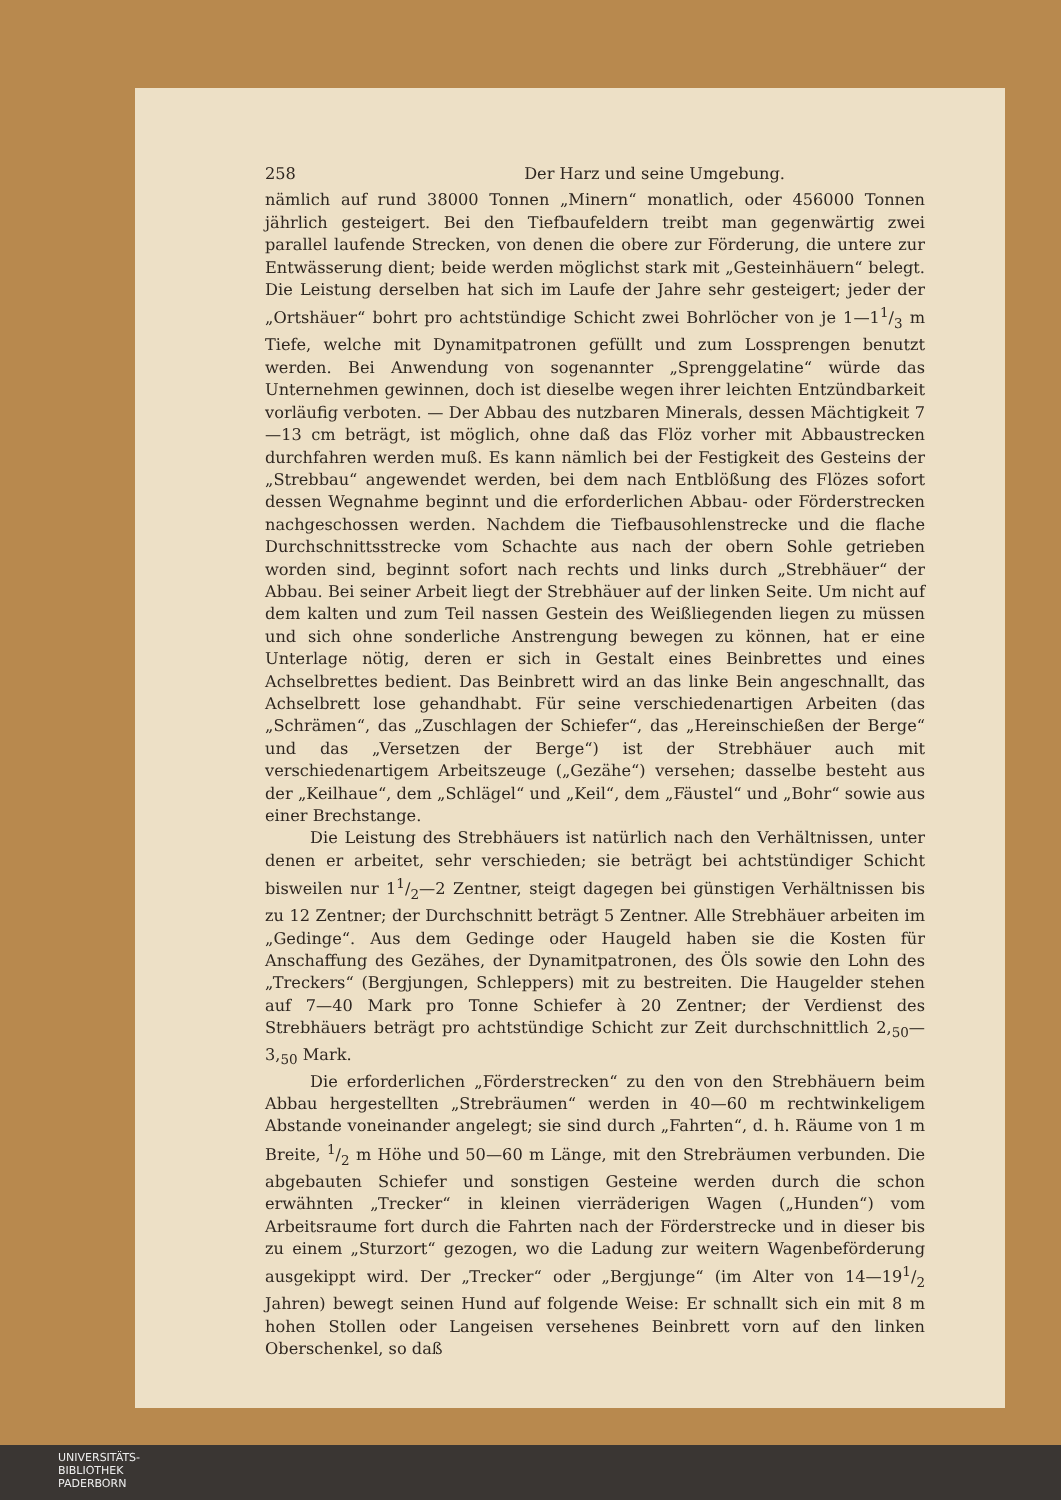258 Der Harz und seine Umgebung.
nämlich auf rund 38000 Tonnen „Minern“ monatlich, oder 456000 Tonnen jährlich gesteigert. Bei den Tiefbaufeldern treibt man gegenwärtig zwei parallel laufende Strecken, von denen die obere zur Förderung, die untere zur Entwässerung dient; beide werden möglichst stark mit „Gesteinhäuern“ belegt. Die Leistung derselben hat sich im Laufe der Jahre sehr gesteigert; jeder der „Ortshäuer“ bohrt pro achtstündige Schicht zwei Bohrlöcher von je 1—11/3 m Tiefe, welche mit Dynamitpatronen gefüllt und zum Lossprengen benutzt werden. Bei Anwendung von sogenannter „Sprenggelatine“ würde das Unternehmen gewinnen, doch ist dieselbe wegen ihrer leichten Entzündbarkeit vorläufig verboten. — Der Abbau des nutzbaren Minerals, dessen Mächtigkeit 7—13 cm beträgt, ist möglich, ohne daß das Flöz vorher mit Abbaustrecken durchfahren werden muß. Es kann nämlich bei der Festigkeit des Gesteins der „Strebbau“ angewendet werden, bei dem nach Entblößung des Flözes sofort dessen Wegnahme beginnt und die erforderlichen Abbau- oder Förderstrecken nachgeschossen werden. Nachdem die Tiefbausohlenstrecke und die flache Durchschnittsstrecke vom Schachte aus nach der obern Sohle getrieben worden sind, beginnt sofort nach rechts und links durch „Strebhäuer“ der Abbau. Bei seiner Arbeit liegt der Strebhäuer auf der linken Seite. Um nicht auf dem kalten und zum Teil nassen Gestein des Weißliegenden liegen zu müssen und sich ohne sonderliche Anstrengung bewegen zu können, hat er eine Unterlage nötig, deren er sich in Gestalt eines Beinbrettes und eines Achselbrettes bedient. Das Beinbrett wird an das linke Bein angeschnallt, das Achselbrett lose gehandhabt. Für seine verschiedenartigen Arbeiten (das „Schrämen“, das „Zuschlagen der Schiefer“, das „Hereinschießen der Berge“ und das „Versetzen der Berge“) ist der Strebhäuer auch mit verschiedenartigem Arbeitszeuge („Gezähe“) versehen; dasselbe besteht aus der „Keilhaue“, dem „Schlägel“ und „Keil“, dem „Fäustel“ und „Bohr“ sowie aus einer Brechstange.
Die Leistung des Strebhäuers ist natürlich nach den Verhältnissen, unter denen er arbeitet, sehr verschieden; sie beträgt bei achtstündiger Schicht bisweilen nur 11/2—2 Zentner, steigt dagegen bei günstigen Verhältnissen bis zu 12 Zentner; der Durchschnitt beträgt 5 Zentner. Alle Strebhäuer arbeiten im „Gedinge“. Aus dem Gedinge oder Haugeld haben sie die Kosten für Anschaffung des Gezähes, der Dynamitpatronen, des Öls sowie den Lohn des „Treckers“ (Bergjungen, Schleppers) mit zu bestreiten. Die Haugelder stehen auf 7—40 Mark pro Tonne Schiefer à 20 Zentner; der Verdienst des Strebhäuers beträgt pro achtstündige Schicht zur Zeit durchschnittlich 2,<sub>50</sub>—3,<sub>50</sub> Mark.
Die erforderlichen „Förderstrecken“ zu den von den Strebhäuern beim Abbau hergestellten „Strebräumen“ werden in 40—60 m rechtwinkeligem Abstande voneinander angelegt; sie sind durch „Fahrten“, d. h. Räume von 1 m Breite, 1/2 m Höhe und 50—60 m Länge, mit den Strebräumen verbunden. Die abgebauten Schiefer und sonstigen Gesteine werden durch die schon erwähnten „Trecker“ in kleinen vierräderigen Wagen („Hunden“) vom Arbeitsraume fort durch die Fahrten nach der Förderstrecke und in dieser bis zu einem „Sturzort“ gezogen, wo die Ladung zur weitern Wagenbeförderung ausgekippt wird. Der „Trecker“ oder „Bergjunge“ (im Alter von 14—191/2 Jahren) bewegt seinen Hund auf folgende Weise: Er schnallt sich ein mit 8 m hohen Stollen oder Langeisen versehenes Beinbrett vorn auf den linken Oberschenkel, so daß
UNIVERSITÄTS-
BIBLIOTHEK
PADERBORN